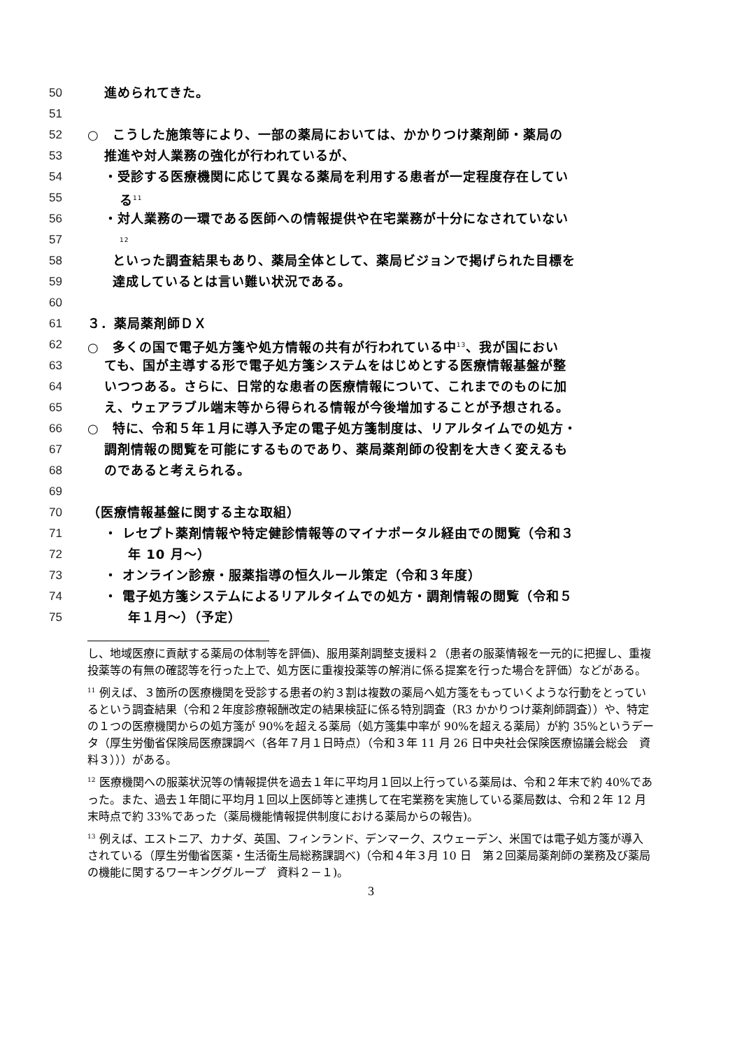50 進められてきた。
51
52 ○　こうした施策等により、一部の薬局においては、かかりつけ薬剤師・薬局の
53 推進や対人業務の強化が行われているが、
54 ・受診する医療機関に応じて異なる薬局を利用する患者が一定程度存在してい
55 る<sup>11</sup>
56 ・対人業務の一環である医師への情報提供や在宅業務が十分になされていない
57<sup>12</sup>
58 といった調査結果もあり、薬局全体として、薬局ビジョンで掲げられた目標を
59 達成しているとは言い難い状況である。
60
61 ３．薬局薬剤師ＤＸ
62 ○　多くの国で電子処方箋や処方情報の共有が行われている中<sup>13</sup>、我が国におい
63 ても、国が主導する形で電子処方箋システムをはじめとする医療情報基盤が整
64 いつつある。さらに、日常的な患者の医療情報について、これまでのものに加
65 え、ウェアラブル端末等から得られる情報が今後増加することが予想される。
66 ○　特に、令和５年１月に導入予定の電子処方箋制度は、リアルタイムでの処方・
67 調剤情報の閲覧を可能にするものであり、薬局薬剤師の役割を大きく変えるも
68 のであると考えられる。
69
70 （医療情報基盤に関する主な取組）
71 ・ レセプト薬剤情報や特定健診情報等のマイナポータル経由での閲覧（令和３
72 年 10 月～）
73 ・ オンライン診療・服薬指導の恒久ルール策定（令和３年度）
74 ・ 電子処方箋システムによるリアルタイムでの処方・調剤情報の閲覧（令和５
75 年１月～）（予定）
し、地域医療に貢献する薬局の体制等を評価)、服用薬剤調整支援料２（患者の服薬情報を一元的に把握し、重複投薬等の有無の確認等を行った上で、処方医に重複投薬等の解消に係る提案を行った場合を評価）などがある。
<sup>11</sup> 例えば、３箇所の医療機関を受診する患者の約３割は複数の薬局へ処方箋をもっていくような行動をとっているという調査結果（令和２年度診療報酬改定の結果検証に係る特別調査（R3 かかりつけ薬剤師調査））や、特定の１つの医療機関からの処方箋が 90%を超える薬局（処方箋集中率が 90%を超える薬局）が約 35%というデータ（厚生労働省保険局医療課調べ（各年７月１日時点）（令和３年 11 月 26 日中央社会保険医療協議会総会　資料３）））がある。
<sup>12</sup> 医療機関への服薬状況等の情報提供を過去１年に平均月１回以上行っている薬局は、令和２年末で約 40%であった。また、過去１年間に平均月１回以上医師等と連携して在宅業務を実施している薬局数は、令和２年 12 月末時点で約 33%であった（薬局機能情報提供制度における薬局からの報告)。
<sup>13</sup> 例えば、エストニア、カナダ、英国、フィンランド、デンマーク、スウェーデン、米国では電子処方箋が導入されている（厚生労働省医薬・生活衛生局総務課調べ)（令和４年３月 10 日　第２回薬局薬剤師の業務及び薬局の機能に関するワーキンググループ　資料２－１)。
3